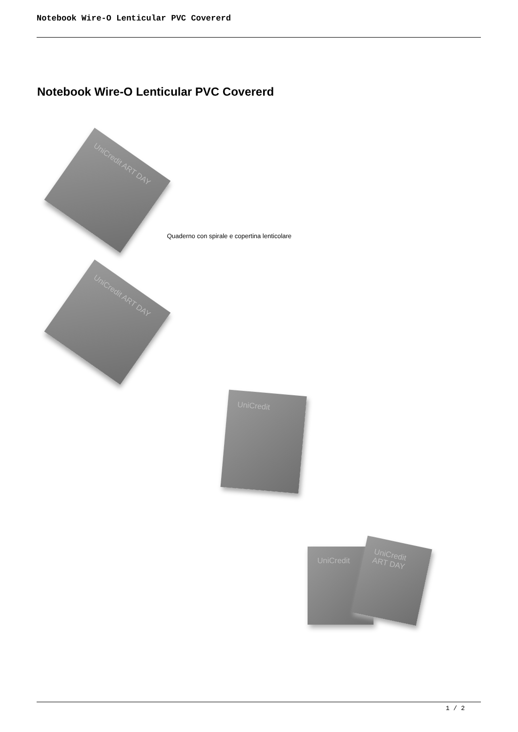Notebook Wire-O Lenticular PVC Covererd
Notebook Wire-O Lenticular PVC Covererd
UniCredit ART DAY
Quaderno con spirale e copertina lenticolare
UniCredit ART DAY
UniCredit
UniCredit
UniCredit ART DAY
1 / 2